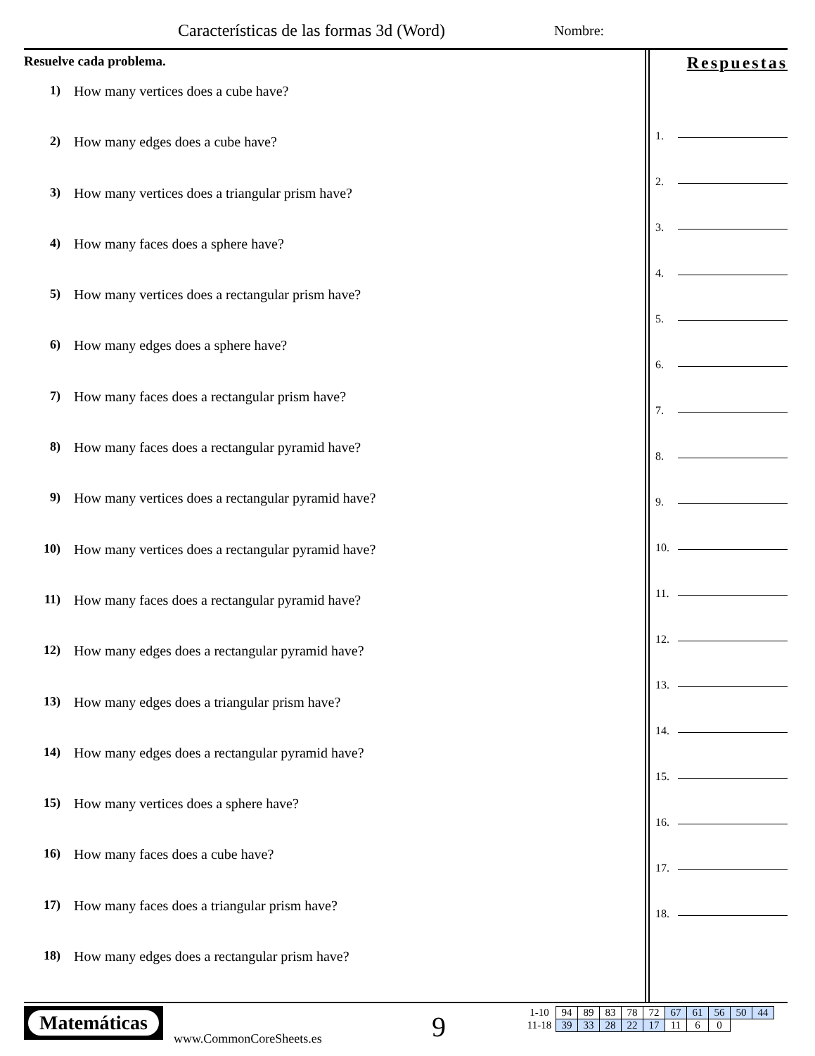Características de las formas 3d (Word)
Nombre:
Resuelve cada problema.
1) How many vertices does a cube have?
2) How many edges does a cube have?
3) How many vertices does a triangular prism have?
4) How many faces does a sphere have?
5) How many vertices does a rectangular prism have?
6) How many edges does a sphere have?
7) How many faces does a rectangular prism have?
8) How many faces does a rectangular pyramid have?
9) How many vertices does a rectangular pyramid have?
10) How many vertices does a rectangular pyramid have?
11) How many faces does a rectangular pyramid have?
12) How many edges does a rectangular pyramid have?
13) How many edges does a triangular prism have?
14) How many edges does a rectangular pyramid have?
15) How many vertices does a sphere have?
16) How many faces does a cube have?
17) How many faces does a triangular prism have?
18) How many edges does a rectangular prism have?
Respuestas
1.
2.
3.
4.
5.
6.
7.
8.
9.
10.
11.
12.
13.
14.
15.
16.
17.
18.
Matemáticas
www.CommonCoreSheets.es 9
| 1-10 | 94 | 89 | 83 | 78 | 72 | 67 | 61 | 56 | 50 | 44 |
| 11-18 | 39 | 33 | 28 | 22 | 17 | 11 | 6 | 0 | | |